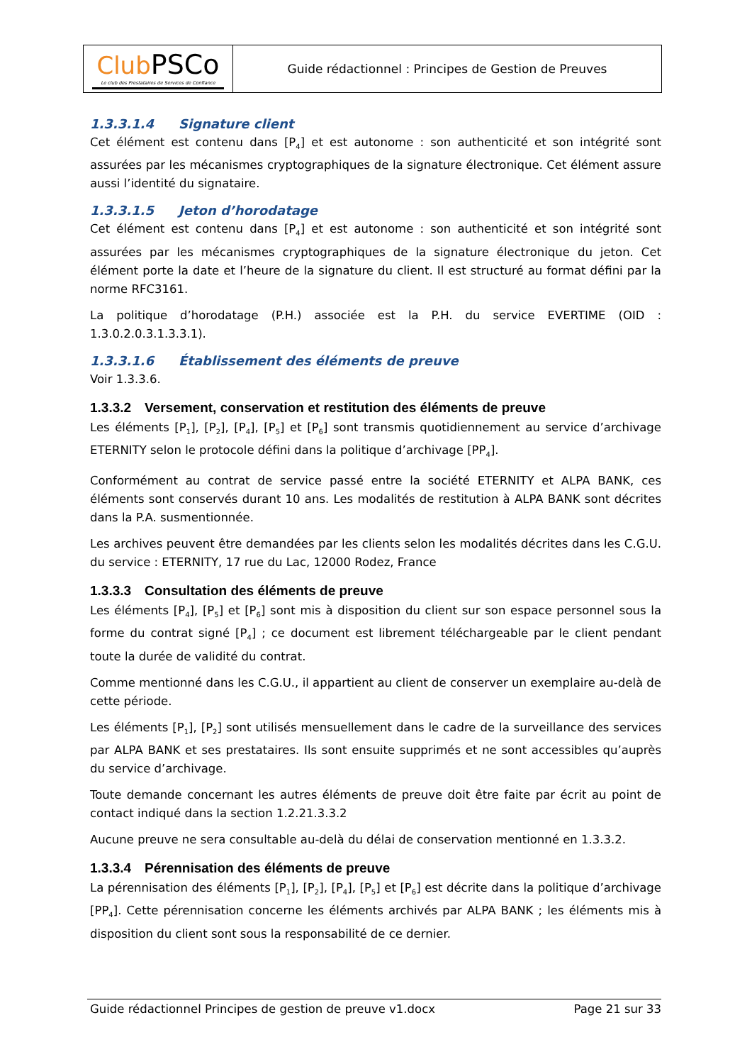| Club PSCo Le club des Prestataires de Services de Confiance | Guide rédactionnel : Principes de Gestion de Preuves |
1.3.3.1.4 Signature client
Cet élément est contenu dans [P<sub>4</sub>] et est autonome : son authenticité et son intégrité sont assurées par les mécanismes cryptographiques de la signature électronique. Cet élément assure aussi l’identité du signataire.
1.3.3.1.5 Jeton d’horodatage
Cet élément est contenu dans [P<sub>4</sub>] et est autonome : son authenticité et son intégrité sont assurées par les mécanismes cryptographiques de la signature électronique du jeton. Cet élément porte la date et l’heure de la signature du client. Il est structuré au format défini par la norme RFC3161.
La politique d’horodatage (P.H.) associée est la P.H. du service EVERTIME (OID : 1.3.0.2.0.3.1.3.3.1).
1.3.3.1.6 Établissement des éléments de preuve
Voir 1.3.3.6.
1.3.3.2 Versement, conservation et restitution des éléments de preuve
Les éléments [P<sub>1</sub>], [P<sub>2</sub>], [P<sub>4</sub>], [P<sub>5</sub>] et [P<sub>6</sub>] sont transmis quotidiennement au service d’archivage ETERNITY selon le protocole défini dans la politique d’archivage [PP<sub>4</sub>].
Conformément au contrat de service passé entre la société ETERNITY et ALPA BANK, ces éléments sont conservés durant 10 ans. Les modalités de restitution à ALPA BANK sont décrites dans la P.A. susmentionnée.
Les archives peuvent être demandées par les clients selon les modalités décrites dans les C.G.U. du service : ETERNITY, 17 rue du Lac, 12000 Rodez, France
1.3.3.3 Consultation des éléments de preuve
Les éléments [P<sub>4</sub>], [P<sub>5</sub>] et [P<sub>6</sub>] sont mis à disposition du client sur son espace personnel sous la forme du contrat signé [P<sub>4</sub>] ; ce document est librement téléchargeable par le client pendant toute la durée de validité du contrat.
Comme mentionné dans les C.G.U., il appartient au client de conserver un exemplaire au-delà de cette période.
Les éléments [P<sub>1</sub>], [P<sub>2</sub>] sont utilisés mensuellement dans le cadre de la surveillance des services par ALPA BANK et ses prestataires. Ils sont ensuite supprimés et ne sont accessibles qu’auprès du service d’archivage.
Toute demande concernant les autres éléments de preuve doit être faite par écrit au point de contact indiqué dans la section 1.2.21.3.3.2
Aucune preuve ne sera consultable au-delà du délai de conservation mentionné en 1.3.3.2.
1.3.3.4 Pérennisation des éléments de preuve
La pérennisation des éléments [P<sub>1</sub>], [P<sub>2</sub>], [P<sub>4</sub>], [P<sub>5</sub>] et [P<sub>6</sub>] est décrite dans la politique d’archivage [PP<sub>4</sub>]. Cette pérennisation concerne les éléments archivés par ALPA BANK ; les éléments mis à disposition du client sont sous la responsabilité de ce dernier.
Guide rédactionnel Principes de gestion de preuve v1.docx Page 21 sur 33